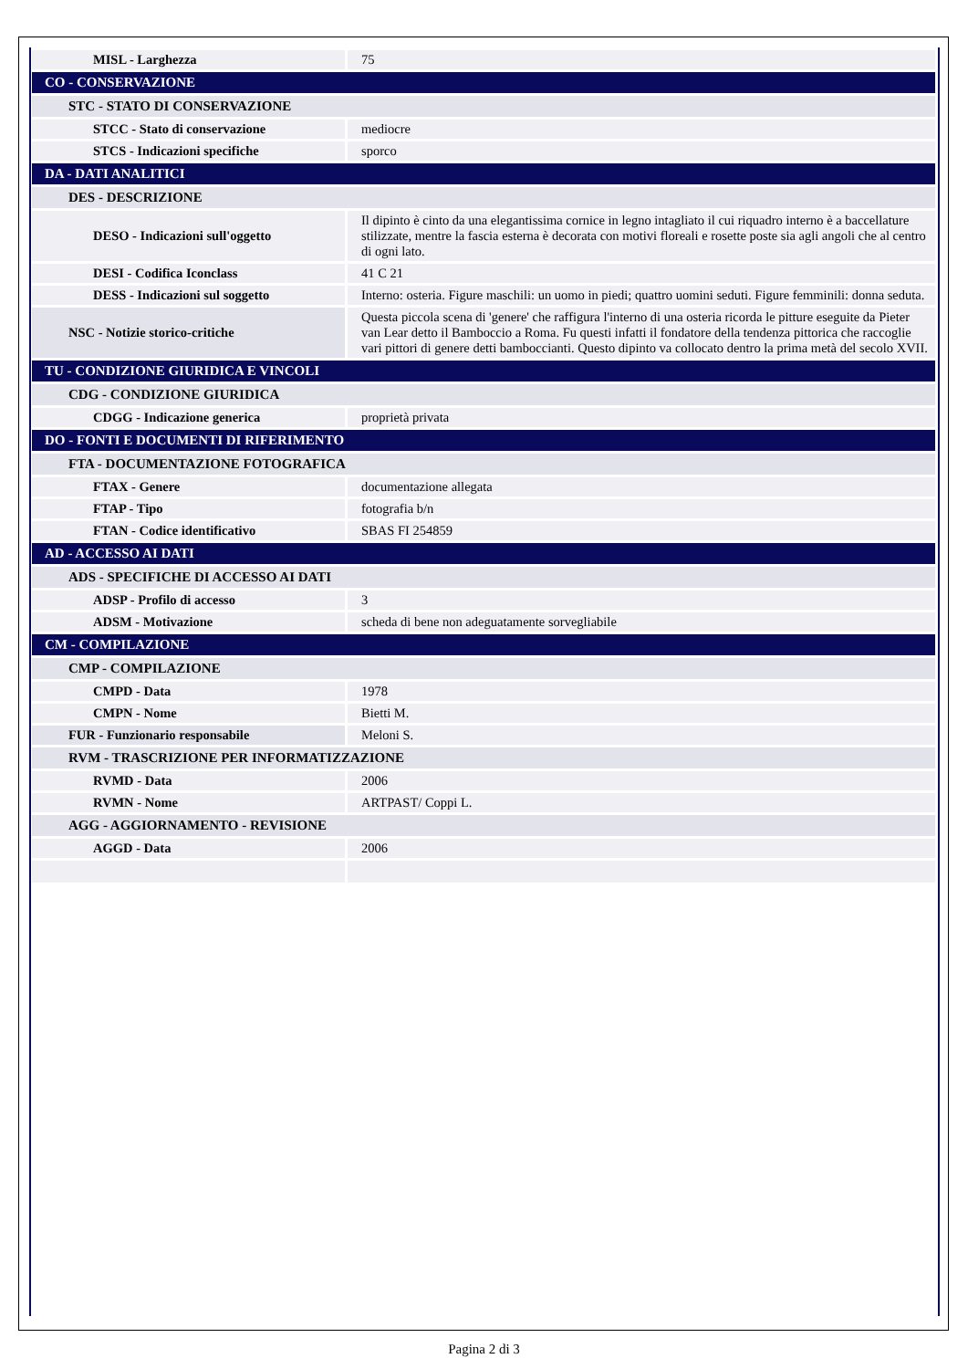| MISL - Larghezza | 75 |
| CO - CONSERVAZIONE | |
| STC - STATO DI CONSERVAZIONE | |
| STCC - Stato di conservazione | mediocre |
| STCS - Indicazioni specifiche | sporco |
| DA - DATI ANALITICI | |
| DES - DESCRIZIONE | |
| DESO - Indicazioni sull'oggetto | Il dipinto è cinto da una elegantissima cornice in legno intagliato il cui riquadro interno è a baccellature stilizzate, mentre la fascia esterna è decorata con motivi floreali e rosette poste sia agli angoli che al centro di ogni lato. |
| DESI - Codifica Iconclass | 41 C 21 |
| DESS - Indicazioni sul soggetto | Interno: osteria. Figure maschili: un uomo in piedi; quattro uomini seduti. Figure femminili: donna seduta. |
| NSC - Notizie storico-critiche | Questa piccola scena di 'genere' che raffigura l'interno di una osteria ricorda le pitture eseguite da Pieter van Lear detto il Bamboccio a Roma. Fu questi infatti il fondatore della tendenza pittorica che raccoglie vari pittori di genere detti bamboccianti. Questo dipinto va collocato dentro la prima metà del secolo XVII. |
| TU - CONDIZIONE GIURIDICA E VINCOLI | |
| CDG - CONDIZIONE GIURIDICA | |
| CDGG - Indicazione generica | proprietà privata |
| DO - FONTI E DOCUMENTI DI RIFERIMENTO | |
| FTA - DOCUMENTAZIONE FOTOGRAFICA | |
| FTAX - Genere | documentazione allegata |
| FTAP - Tipo | fotografia b/n |
| FTAN - Codice identificativo | SBAS FI 254859 |
| AD - ACCESSO AI DATI | |
| ADS - SPECIFICHE DI ACCESSO AI DATI | |
| ADSP - Profilo di accesso | 3 |
| ADSM - Motivazione | scheda di bene non adeguatamente sorvegliabile |
| CM - COMPILAZIONE | |
| CMP - COMPILAZIONE | |
| CMPD - Data | 1978 |
| CMPN - Nome | Bietti M. |
| FUR - Funzionario responsabile | Meloni S. |
| RVM - TRASCRIZIONE PER INFORMATIZZAZIONE | |
| RVMD - Data | 2006 |
| RVMN - Nome | ARTPAST/ Coppi L. |
| AGG - AGGIORNAMENTO - REVISIONE | |
| AGGD - Data | 2006 |
Pagina 2 di 3